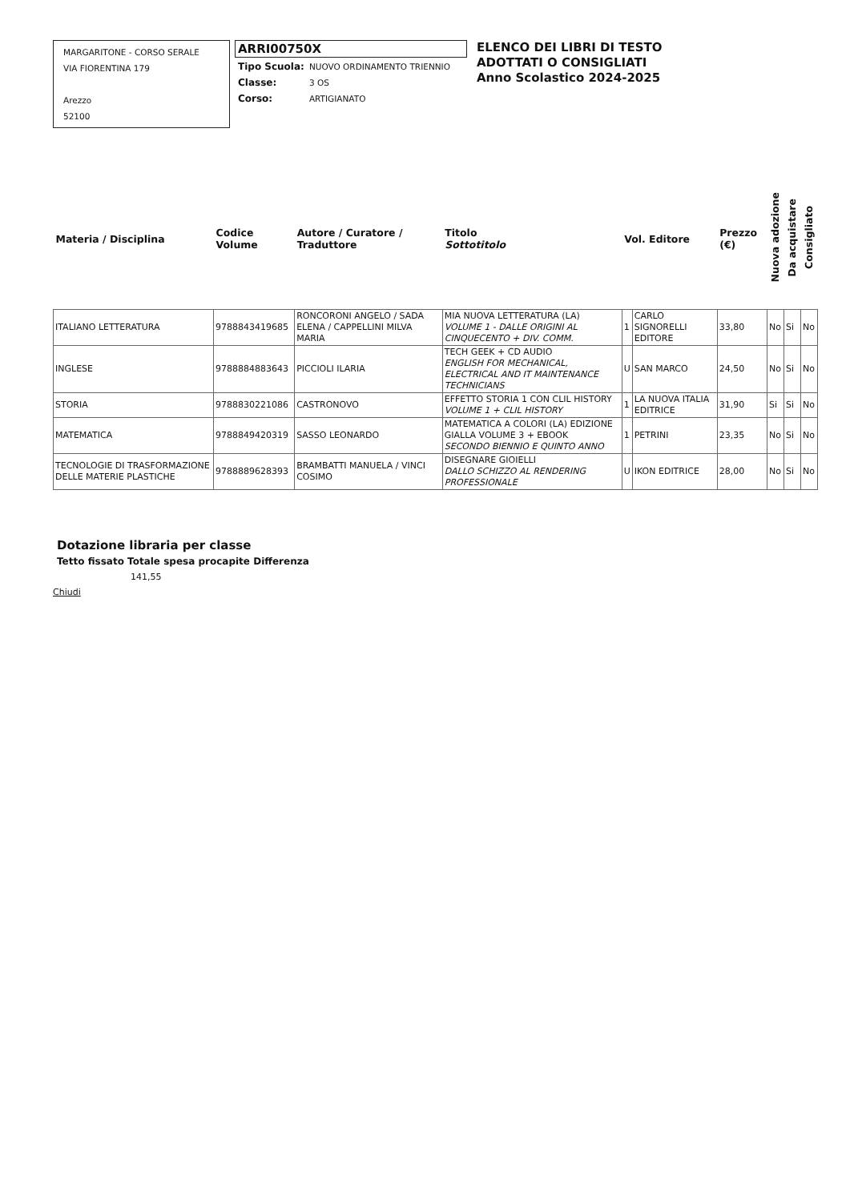MARGARITONE - CORSO SERALE
VIA FIORENTINA 179
Arezzo
52100
ARRI00750X
| Tipo Scuola: | NUOVO ORDINAMENTO TRIENNIO |
| Classe: | 3 OS |
| Corso: | ARTIGIANATO |
ELENCO DEI LIBRI DI TESTO
ADOTTATI O CONSIGLIATI
Anno Scolastico 2024-2025
| Materia / Disciplina | Codice Volume | Autore / Curatore / Traduttore | Titolo Sottotitolo | Vol. Editore | | Prezzo (€) | Nuova adozione | Da acquistare | Consigliato |
| --- | --- | --- | --- | --- | --- | --- | --- | --- | --- |
| ITALIANO LETTERATURA | 9788843419685 | RONCORONI ANGELO / SADA ELENA / CAPPELLINI MILVA MARIA | MIA NUOVA LETTERATURA (LA) VOLUME 1 - DALLE ORIGINI AL CINQUECENTO + DIV. COMM. | 1 | CARLO SIGNORELLI EDITORE | 33,80 | No | Si | No |
| INGLESE | 9788884883643 | PICCIOLI ILARIA | TECH GEEK + CD AUDIO ENGLISH FOR MECHANICAL, ELECTRICAL AND IT MAINTENANCE TECHNICIANS | U | SAN MARCO | 24,50 | No | Si | No |
| STORIA | 9788830221086 | CASTRONOVO | EFFETTO STORIA 1 CON CLIL HISTORY VOLUME 1 + CLIL HISTORY | 1 | LA NUOVA ITALIA EDITRICE | 31,90 | Si | Si | No |
| MATEMATICA | 9788849420319 | SASSO LEONARDO | MATEMATICA A COLORI (LA) EDIZIONE GIALLA VOLUME 3 + EBOOK SECONDO BIENNIO E QUINTO ANNO | 1 | PETRINI | 23,35 | No | Si | No |
| TECNOLOGIE DI TRASFORMAZIONE DELLE MATERIE PLASTICHE | 9788889628393 | BRAMBATTI MANUELA / VINCI COSIMO | DISEGNARE GIOIELLI DALLO SCHIZZO AL RENDERING PROFESSIONALE | U | IKON EDITRICE | 28,00 | No | Si | No |
Dotazione libraria per classe
Tetto fissato Totale spesa procapite Differenza
141,55
Chiudi